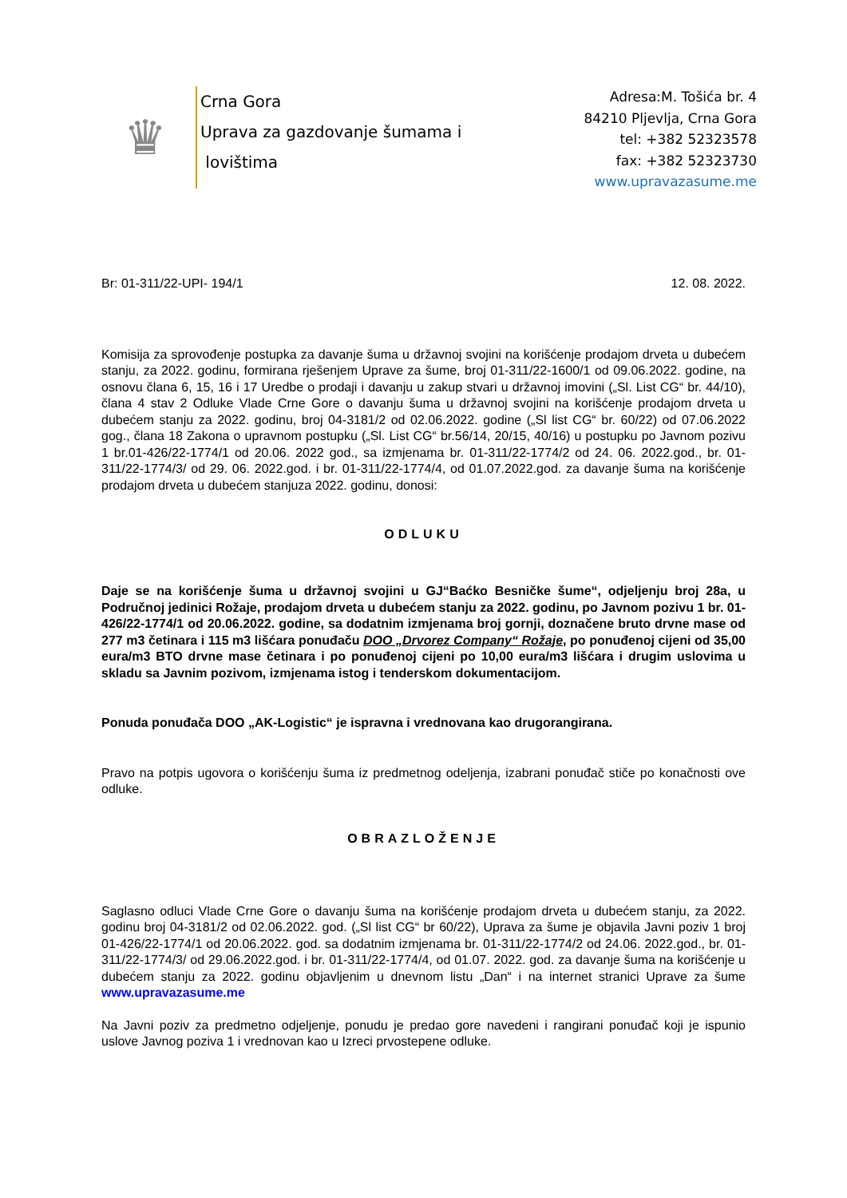♛
Crna Gora
Uprava za gazdovanje šumama i
lovištima
Adresa:M. Tošića br. 4
84210 Pljevlja, Crna Gora
tel: +382 52323578
fax: +382 52323730
www.upravazasume.me
Br: 01-311/22-UPI- 194/1 12. 08. 2022.
Komisija za sprovođenje postupka za davanje šuma u državnoj svojini na korišćenje prodajom drveta u dubećem stanju, za 2022. godinu, formirana rješenjem Uprave za šume, broj 01-311/22-1600/1 od 09.06.2022. godine, na osnovu člana 6, 15, 16 i 17 Uredbe o prodaji i davanju u zakup stvari u državnoj imovini („Sl. List CG“ br. 44/10), člana 4 stav 2 Odluke Vlade Crne Gore o davanju šuma u državnoj svojini na korišćenje prodajom drveta u dubećem stanju za 2022. godinu, broj 04-3181/2 od 02.06.2022. godine („Sl list CG“ br. 60/22) od 07.06.2022 gog., člana 18 Zakona o upravnom postupku („Sl. List CG“ br.56/14, 20/15, 40/16) u postupku po Javnom pozivu 1 br.01-426/22-1774/1 od 20.06. 2022 god., sa izmjenama br. 01-311/22-1774/2 od 24. 06. 2022.god., br. 01-311/22-1774/3/ od 29. 06. 2022.god. i br. 01-311/22-1774/4, od 01.07.2022.god. za davanje šuma na korišćenje prodajom drveta u dubećem stanjuza 2022. godinu, donosi:
ODLUKU
Daje se na korišćenje šuma u državnoj svojini u GJ“Baćko Besničke šume“, odjeljenju broj 28a, u Područnoj jedinici Rožaje, prodajom drveta u dubećem stanju za 2022. godinu, po Javnom pozivu 1 br. 01-426/22-1774/1 od 20.06.2022. godine, sa dodatnim izmjenama broj gornji, doznačene bruto drvne mase od 277 m3 četinara i 115 m3 lišćara ponuđaču DOO „Drvorez Company“ Rožaje, po ponuđenoj cijeni od 35,00 eura/m3 BTO drvne mase četinara i po ponuđenoj cijeni po 10,00 eura/m3 lišćara i drugim uslovima u skladu sa Javnim pozivom, izmjenama istog i tenderskom dokumentacijom.
Ponuda ponuđača DOO „AK-Logistic“ je ispravna i vrednovana kao drugorangirana.
Pravo na potpis ugovora o korišćenju šuma iz predmetnog odeljenja, izabrani ponuđač stiče po konačnosti ove odluke.
OBRAZLOŽENJE
Saglasno odluci Vlade Crne Gore o davanju šuma na korišćenje prodajom drveta u dubećem stanju, za 2022. godinu broj 04-3181/2 od 02.06.2022. god. („Sl list CG“ br 60/22), Uprava za šume je objavila Javni poziv 1 broj 01-426/22-1774/1 od 20.06.2022. god. sa dodatnim izmjenama br. 01-311/22-1774/2 od 24.06. 2022.god., br. 01-311/22-1774/3/ od 29.06.2022.god. i br. 01-311/22-1774/4, od 01.07. 2022. god. za davanje šuma na korišćenje u dubećem stanju za 2022. godinu objavljenim u dnevnom listu „Dan“ i na internet stranici Uprave za šume www.upravazasume.me
Na Javni poziv za predmetno odjeljenje, ponudu je predao gore navedeni i rangirani ponuđač koji je ispunio uslove Javnog poziva 1 i vrednovan kao u Izreci prvostepene odluke.